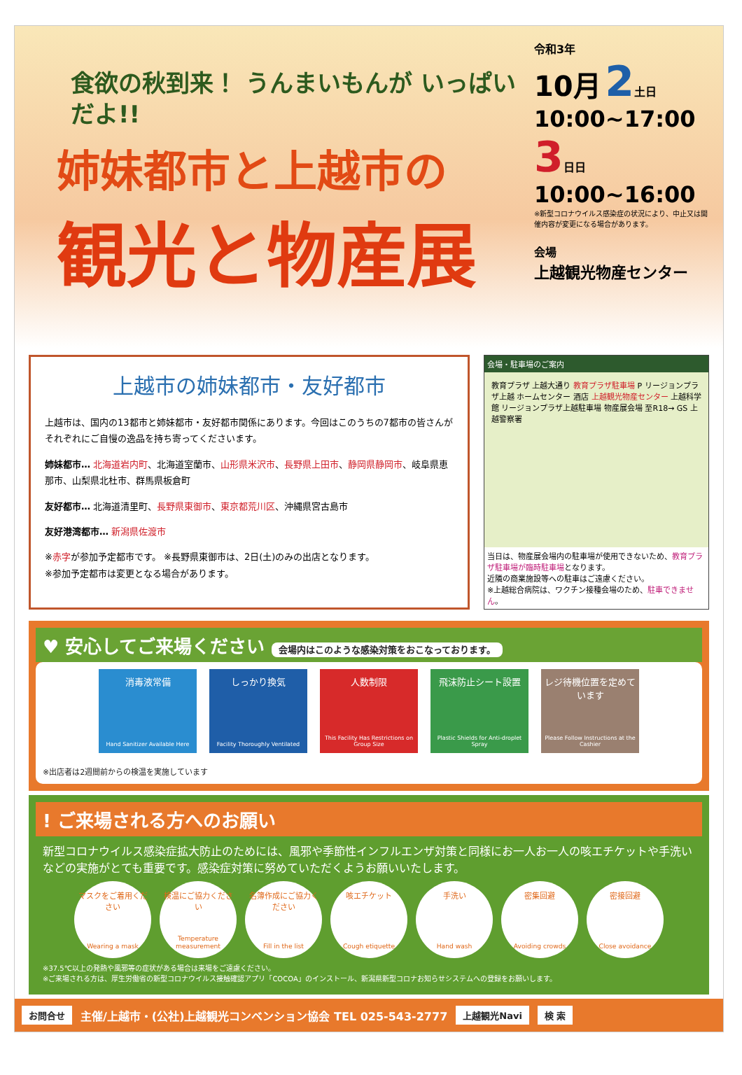食欲の秋到来！ うんまいもんが いっぱいだよ!!
姉妹都市と上越市の
観光と物産展
令和3年
10月 2土日
10:00~17:00
3日日
10:00~16:00
※新型コロナウイルス感染症の状況により、中止又は開催内容が変更になる場合があります。
会場
上越観光物産センター
上越市の姉妹都市・友好都市
上越市は、国内の13都市と姉妹都市・友好都市関係にあります。今回はこのうちの7都市の皆さんがそれぞれにご自慢の逸品を持ち寄ってくださいます。
姉妹都市… 北海道岩内町、北海道室蘭市、山形県米沢市、長野県上田市、静岡県静岡市、岐阜県恵那市、山梨県北杜市、群馬県板倉町
友好都市… 北海道清里町、長野県東御市、東京都荒川区、沖縄県宮古島市
友好港湾都市… 新潟県佐渡市
※赤字が参加予定都市です。 ※長野県東御市は、2日(土)のみの出店となります。
※参加予定都市は変更となる場合があります。
会場・駐車場のご案内
教育プラザ 上越大通り 教育プラザ駐車場 P リージョンプラザ上越 ホームセンター 酒店 上越観光物産センター 上越科学館 リージョンプラザ上越駐車場 物産展会場 至R18→ GS 上越警察署
当日は、物産展会場内の駐車場が使用できないため、教育プラザ駐車場が臨時駐車場となります。
近隣の商業施設等への駐車はご遠慮ください。
※上越総合病院は、ワクチン接種会場のため、駐車できません。
♥ 安心してご来場ください 会場内はこのような感染対策をおこなっております。
消毒液常備
Hand Sanitizer Available Here
しっかり換気
Facility Thoroughly Ventilated
人数制限
This Facility Has Restrictions on Group Size
飛沫防止シート設置
Plastic Shields for Anti-droplet Spray
レジ待機位置を定めています
Please Follow Instructions at the Cashier
※出店者は2週間前からの検温を実施しています
! ご来場される方へのお願い
新型コロナウイルス感染症拡大防止のためには、風邪や季節性インフルエンザ対策と同様にお一人お一人の咳エチケットや手洗いなどの実施がとても重要です。感染症対策に努めていただくようお願いいたします。
マスクをご着用ください
Wearing a mask
検温にご協力ください
Temperature measurement
名簿作成にご協力ください
Fill in the list
咳エチケット
Cough etiquette
手洗い
Hand wash
密集回避
Avoiding crowds
密接回避
Close avoidance
※37.5℃以上の発熱や風邪等の症状がある場合は来場をご遠慮ください。
※ご来場される方は、厚生労働省の新型コロナウイルス接触確認アプリ「COCOA」のインストール、新潟県新型コロナお知らせシステムへの登録をお願いします。
お問合せ 主催/上越市・(公社)上越観光コンベンション協会 TEL 025-543-2777 上越観光Navi 検 索